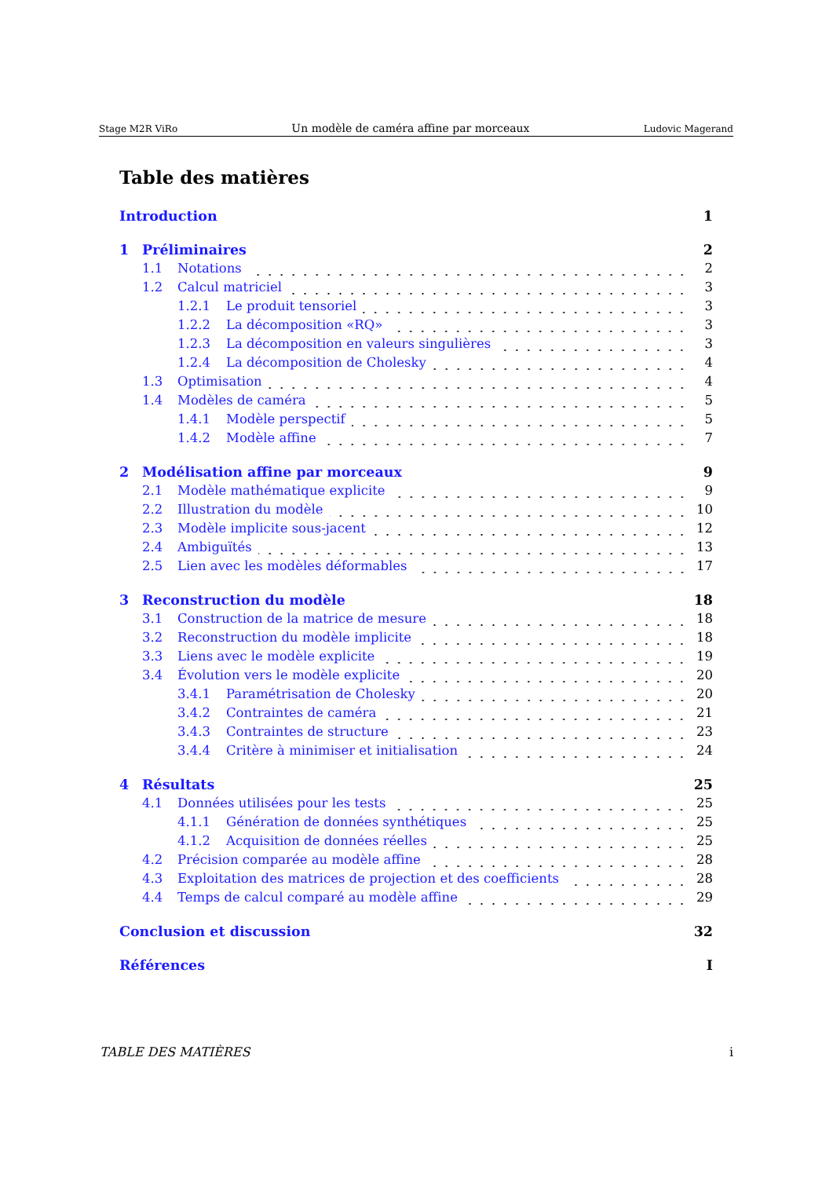Stage M2R ViRo Un modèle de caméra affine par morceaux Ludovic Magerand
Table des matières
Introduction 1
1 Préliminaires 2
1.1 Notations 2
1.2 Calcul matriciel 3
1.2.1 Le produit tensoriel 3
1.2.2 La décomposition «RQ» 3
1.2.3 La décomposition en valeurs singulières 3
1.2.4 La décomposition de Cholesky 4
1.3 Optimisation 4
1.4 Modèles de caméra 5
1.4.1 Modèle perspectif 5
1.4.2 Modèle affine 7
2 Modélisation affine par morceaux 9
2.1 Modèle mathématique explicite 9
2.2 Illustration du modèle 10
2.3 Modèle implicite sous-jacent 12
2.4 Ambiguïtés 13
2.5 Lien avec les modèles déformables 17
3 Reconstruction du modèle 18
3.1 Construction de la matrice de mesure 18
3.2 Reconstruction du modèle implicite 18
3.3 Liens avec le modèle explicite 19
3.4 Évolution vers le modèle explicite 20
3.4.1 Paramétrisation de Cholesky 20
3.4.2 Contraintes de caméra 21
3.4.3 Contraintes de structure 23
3.4.4 Critère à minimiser et initialisation 24
4 Résultats 25
4.1 Données utilisées pour les tests 25
4.1.1 Génération de données synthétiques 25
4.1.2 Acquisition de données réelles 25
4.2 Précision comparée au modèle affine 28
4.3 Exploitation des matrices de projection et des coefficients 28
4.4 Temps de calcul comparé au modèle affine 29
Conclusion et discussion 32
Références I
TABLE DES MATIÈRES i